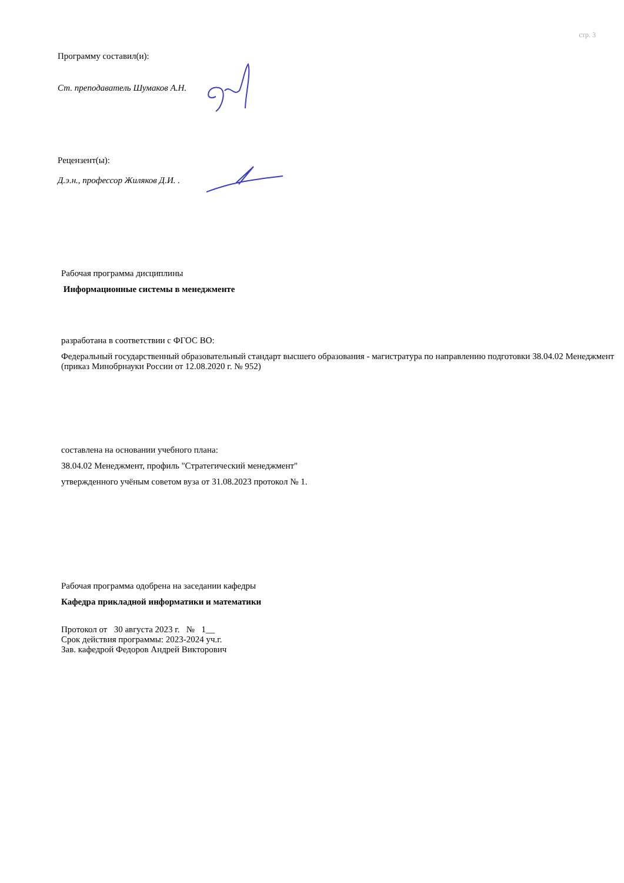стр. 3
Программу составил(и):
Ст. преподаватель Шумаков А.Н.
Рецензент(ы):
Д.э.н., профессор Жиляков Д.И. .
Рабочая программа дисциплины
Информационные системы в менеджменте
разработана в соответствии с ФГОС ВО:
Федеральный государственный образовательный стандарт высшего образования - магистратура по направлению подготовки 38.04.02 Менеджмент (приказ Минобрнауки России от 12.08.2020 г. № 952)
составлена на основании учебного плана:
38.04.02 Менеджмент, профиль "Стратегический менеджмент"
утвержденного учёным советом вуза от 31.08.2023 протокол № 1.
Рабочая программа одобрена на заседании кафедры
Кафедра прикладной информатики и математики
Протокол от 30 августа 2023 г. № 1__
Срок действия программы: 2023-2024 уч.г.
Зав. кафедрой Федоров Андрей Викторович